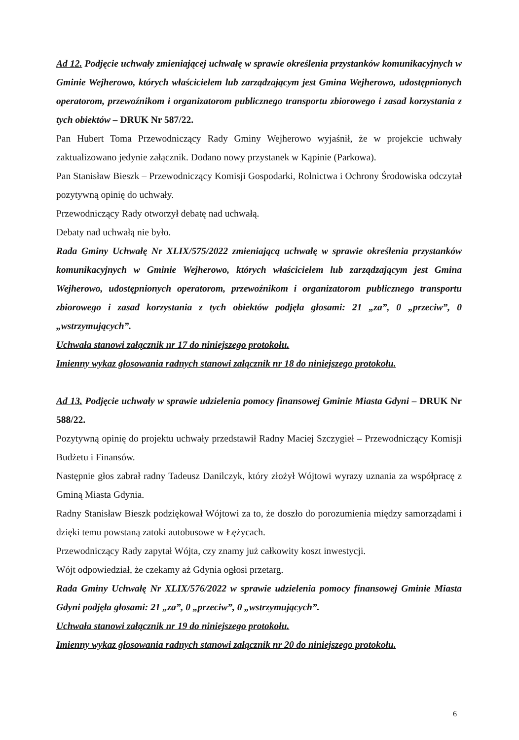Ad 12. Podjęcie uchwały zmieniającej uchwałę w sprawie określenia przystanków komunikacyjnych w Gminie Wejherowo, których właścicielem lub zarządzającym jest Gmina Wejherowo, udostępnionych operatorom, przewoźnikom i organizatorom publicznego transportu zbiorowego i zasad korzystania z tych obiektów – DRUK Nr 587/22.
Pan Hubert Toma Przewodniczący Rady Gminy Wejherowo wyjaśnił, że w projekcie uchwały zaktualizowano jedynie załącznik. Dodano nowy przystanek w Kąpinie (Parkowa).
Pan Stanisław Bieszk – Przewodniczący Komisji Gospodarki, Rolnictwa i Ochrony Środowiska odczytał pozytywną opinię do uchwały.
Przewodniczący Rady otworzył debatę nad uchwałą.
Debaty nad uchwałą nie było.
Rada Gminy Uchwałę Nr XLIX/575/2022 zmieniającą uchwałę w sprawie określenia przystanków komunikacyjnych w Gminie Wejherowo, których właścicielem lub zarządzającym jest Gmina Wejherowo, udostępnionych operatorom, przewoźnikom i organizatorom publicznego transportu zbiorowego i zasad korzystania z tych obiektów podjęła głosami: 21 „za”, 0 „przeciw”, 0 „wstrzymujących”.
Uchwała stanowi załącznik nr 17 do niniejszego protokołu.
Imienny wykaz głosowania radnych stanowi załącznik nr 18 do niniejszego protokołu.
Ad 13. Podjęcie uchwały w sprawie udzielenia pomocy finansowej Gminie Miasta Gdyni – DRUK Nr 588/22.
Pozytywną opinię do projektu uchwały przedstawił Radny Maciej Szczygieł – Przewodniczący Komisji Budżetu i Finansów.
Następnie głos zabrał radny Tadeusz Danilczyk, który złożył Wójtowi wyrazy uznania za współpracę z Gminą Miasta Gdynia.
Radny Stanisław Bieszk podziękował Wójtowi za to, że doszło do porozumienia między samorządami i dzięki temu powstaną zatoki autobusowe w Łężycach.
Przewodniczący Rady zapytał Wójta, czy znamy już całkowity koszt inwestycji.
Wójt odpowiedział, że czekamy aż Gdynia ogłosi przetarg.
Rada Gminy Uchwałę Nr XLIX/576/2022 w sprawie udzielenia pomocy finansowej Gminie Miasta Gdyni podjęła głosami: 21 „za”, 0 „przeciw”, 0 „wstrzymujących”.
Uchwała stanowi załącznik nr 19 do niniejszego protokołu.
Imienny wykaz głosowania radnych stanowi załącznik nr 20 do niniejszego protokołu.
6